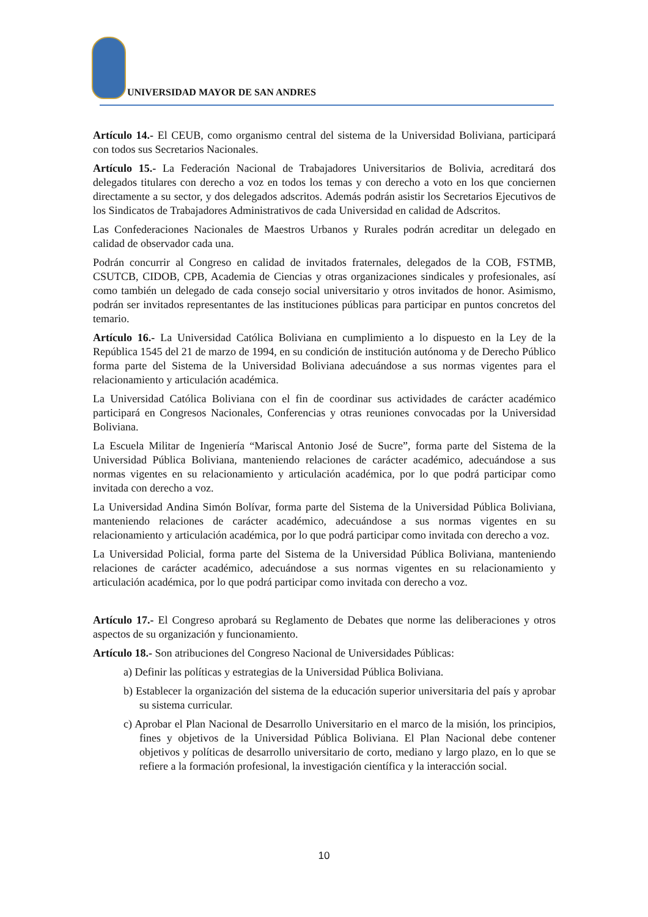UNIVERSIDAD MAYOR DE SAN ANDRES
Artículo 14.- El CEUB, como organismo central del sistema de la Universidad Boliviana, participará con todos sus Secretarios Nacionales.
Artículo 15.- La Federación Nacional de Trabajadores Universitarios de Bolivia, acreditará dos delegados titulares con derecho a voz en todos los temas y con derecho a voto en los que conciernen directamente a su sector, y dos delegados adscritos. Además podrán asistir los Secretarios Ejecutivos de los Sindicatos de Trabajadores Administrativos de cada Universidad en calidad de Adscritos.
Las Confederaciones Nacionales de Maestros Urbanos y Rurales podrán acreditar un delegado en calidad de observador cada una.
Podrán concurrir al Congreso en calidad de invitados fraternales, delegados de la COB, FSTMB, CSUTCB, CIDOB, CPB, Academia de Ciencias y otras organizaciones sindicales y profesionales, así como también un delegado de cada consejo social universitario y otros invitados de honor. Asimismo, podrán ser invitados representantes de las instituciones públicas para participar en puntos concretos del temario.
Artículo 16.- La Universidad Católica Boliviana en cumplimiento a lo dispuesto en la Ley de la República 1545 del 21 de marzo de 1994, en su condición de institución autónoma y de Derecho Público forma parte del Sistema de la Universidad Boliviana adecuándose a sus normas vigentes para el relacionamiento y articulación académica.
La Universidad Católica Boliviana con el fin de coordinar sus actividades de carácter académico participará en Congresos Nacionales, Conferencias y otras reuniones convocadas por la Universidad Boliviana.
La Escuela Militar de Ingeniería “Mariscal Antonio José de Sucre”, forma parte del Sistema de la Universidad Pública Boliviana, manteniendo relaciones de carácter académico, adecuándose a sus normas vigentes en su relacionamiento y articulación académica, por lo que podrá participar como invitada con derecho a voz.
La Universidad Andina Simón Bolívar, forma parte del Sistema de la Universidad Pública Boliviana, manteniendo relaciones de carácter académico, adecuándose a sus normas vigentes en su relacionamiento y articulación académica, por lo que podrá participar como invitada con derecho a voz.
La Universidad Policial, forma parte del Sistema de la Universidad Pública Boliviana, manteniendo relaciones de carácter académico, adecuándose a sus normas vigentes en su relacionamiento y articulación académica, por lo que podrá participar como invitada con derecho a voz.
Artículo 17.- El Congreso aprobará su Reglamento de Debates que norme las deliberaciones y otros aspectos de su organización y funcionamiento.
Artículo 18.- Son atribuciones del Congreso Nacional de Universidades Públicas:
a) Definir las políticas y estrategias de la Universidad Pública Boliviana.
b) Establecer la organización del sistema de la educación superior universitaria del país y aprobar su sistema curricular.
c) Aprobar el Plan Nacional de Desarrollo Universitario en el marco de la misión, los principios, fines y objetivos de la Universidad Pública Boliviana. El Plan Nacional debe contener objetivos y políticas de desarrollo universitario de corto, mediano y largo plazo, en lo que se refiere a la formación profesional, la investigación científica y la interacción social.
10